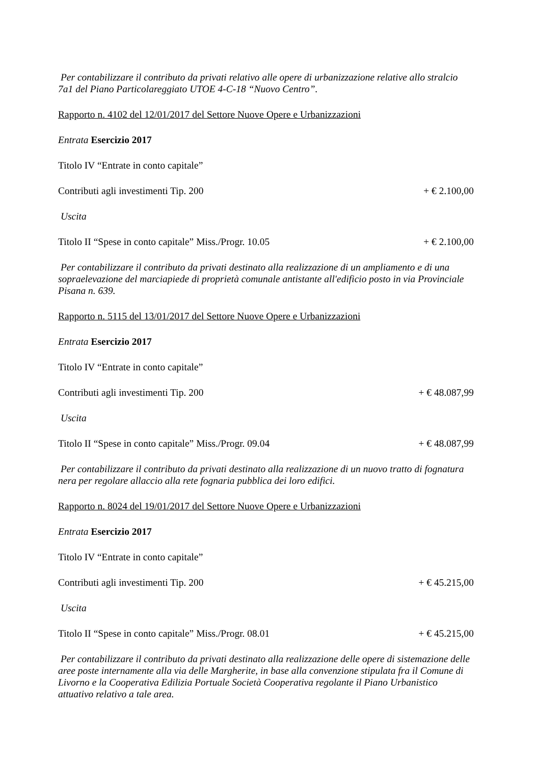Per contabilizzare il contributo da privati relativo alle opere di urbanizzazione relative allo stralcio 7a1 del Piano Particolareggiato UTOE 4-C-18 “Nuovo Centro”.
Rapporto n. 4102 del 12/01/2017 del Settore Nuove Opere e Urbanizzazioni
Entrata Esercizio 2017
Titolo IV “Entrate in conto capitale”
Contributi agli investimenti Tip. 200 + € 2.100,00
Uscita
Titolo II “Spese in conto capitale” Miss./Progr. 10.05 + € 2.100,00
Per contabilizzare il contributo da privati destinato alla realizzazione di un ampliamento e di una sopraelevazione del marciapiede di proprietà comunale antistante all'edificio posto in via Provinciale Pisana n. 639.
Rapporto n. 5115 del 13/01/2017 del Settore Nuove Opere e Urbanizzazioni
Entrata Esercizio 2017
Titolo IV “Entrate in conto capitale”
Contributi agli investimenti Tip. 200 + € 48.087,99
Uscita
Titolo II “Spese in conto capitale” Miss./Progr. 09.04 + € 48.087,99
Per contabilizzare il contributo da privati destinato alla realizzazione di un nuovo tratto di fognatura nera per regolare allaccio alla rete fognaria pubblica dei loro edifici.
Rapporto n. 8024 del 19/01/2017 del Settore Nuove Opere e Urbanizzazioni
Entrata Esercizio 2017
Titolo IV “Entrate in conto capitale”
Contributi agli investimenti Tip. 200 + € 45.215,00
Uscita
Titolo II “Spese in conto capitale” Miss./Progr. 08.01 + € 45.215,00
Per contabilizzare il contributo da privati destinato alla realizzazione delle opere di sistemazione delle aree poste internamente alla via delle Margherite, in base alla convenzione stipulata fra il Comune di Livorno e la Cooperativa Edilizia Portuale Società Cooperativa regolante il Piano Urbanistico attuativo relativo a tale area.